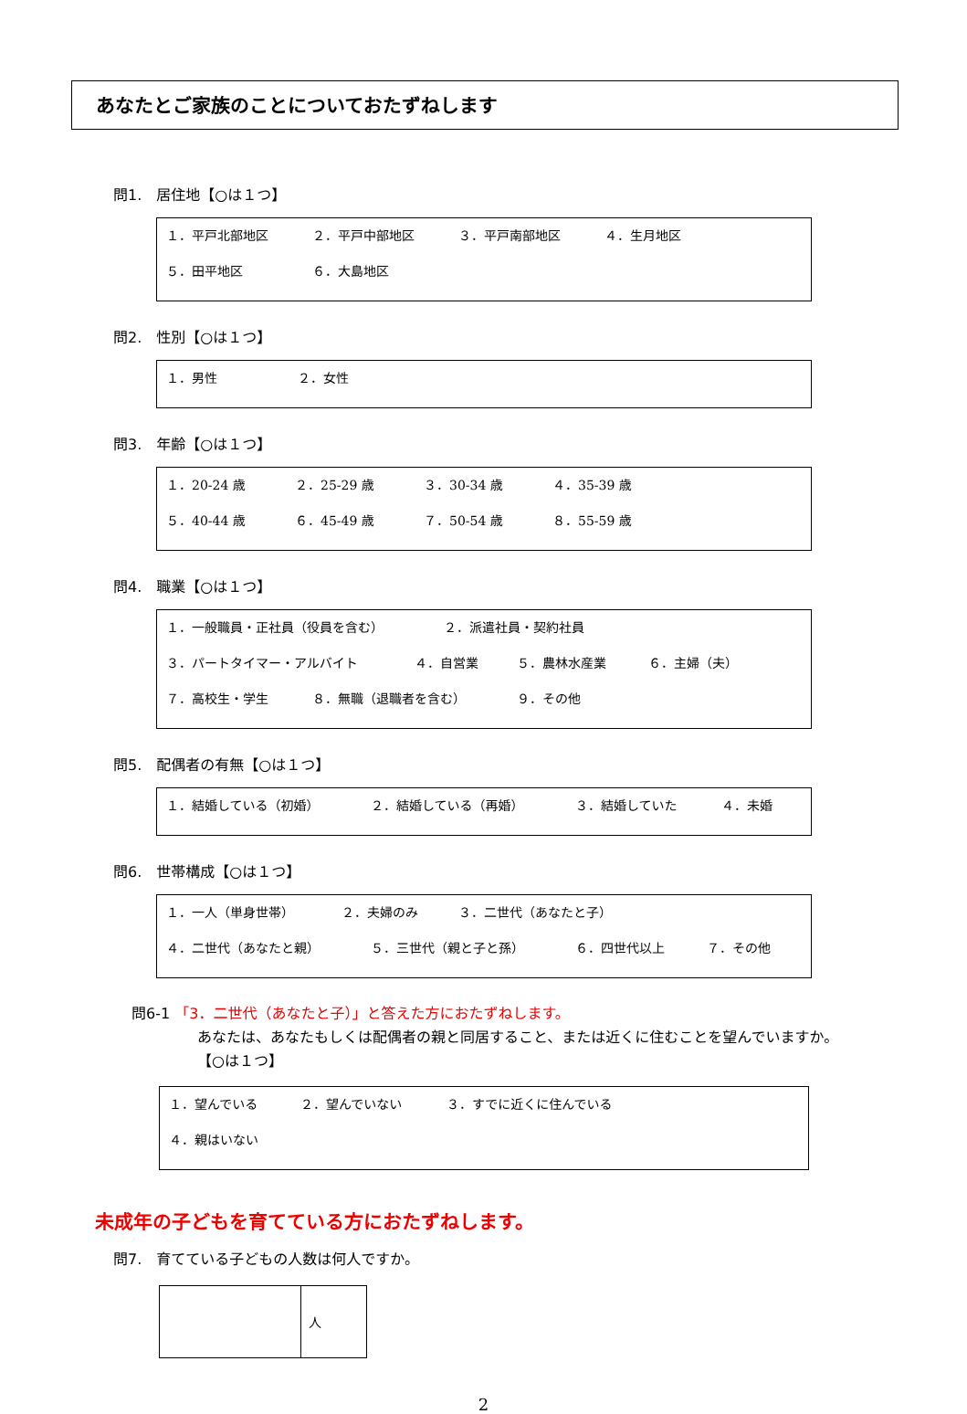あなたとご家族のことについておたずねします
問1.　居住地【○は１つ】
１．平戸北部地区 ２．平戸中部地区 ３．平戸南部地区 ４．生月地区
５．田平地区 ６．大島地区
問2.　性別【○は１つ】
１．男性 ２．女性
問3.　年齢【○は１つ】
１．20-24 歳 ２．25-29 歳 ３．30-34 歳 ４．35-39 歳
５．40-44 歳 ６．45-49 歳 ７．50-54 歳 ８．55-59 歳
問4.　職業【○は１つ】
１．一般職員・正社員（役員を含む） ２．派遣社員・契約社員
３．パートタイマー・アルバイト ４．自営業 ５．農林水産業 ６．主婦（夫）
７．高校生・学生 ８．無職（退職者を含む） ９．その他
問5.　配偶者の有無【○は１つ】
１．結婚している（初婚） ２．結婚している（再婚） ３．結婚していた ４．未婚
問6.　世帯構成【○は１つ】
１．一人（単身世帯） ２．夫婦のみ ３．二世代（あなたと子）
４．二世代（あなたと親） ５．三世代（親と子と孫） ６．四世代以上 ７．その他
問6-1 「3．二世代（あなたと子）」と答えた方におたずねします。
あなたは、あなたもしくは配偶者の親と同居すること、または近くに住むことを望んでいますか。
【○は１つ】
１．望んでいる ２．望んでいない ３．すでに近くに住んでいる
４．親はいない
未成年の子どもを育てている方におたずねします。
問7.　育てている子どもの人数は何人ですか。
| | 人 |
2